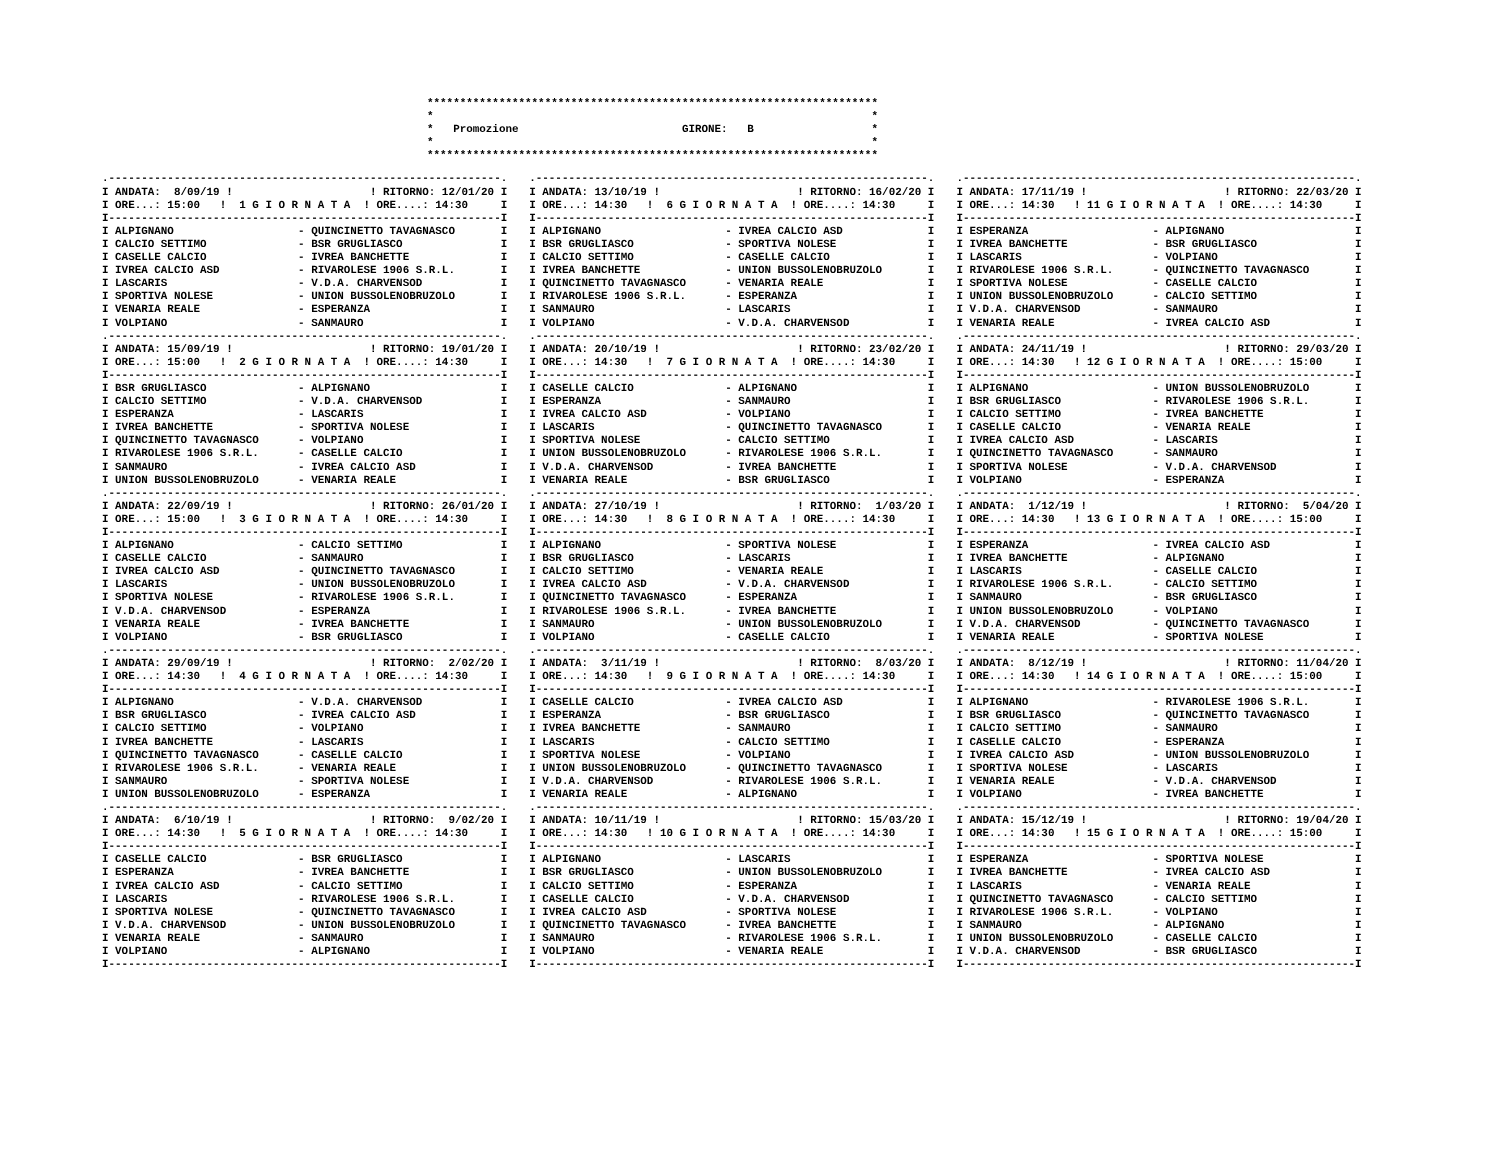*********************************************************************
*                                                                   *
*   Promozione                         GIRONE:   B                  *
*                                                                   *
*********************************************************************
.------------------------------------------------------------.
I ANDATA:  8/09/19 !                     ! RITORNO: 12/01/20 I
I ORE...: 15:00   !  1 G I O R N A T A  ! ORE....: 14:30     I
I------------------------------------------------------------I
I ALPIGNANO                   - QUINCINETTO TAVAGNASCO       I
I CALCIO SETTIMO              - BSR GRUGLIASCO               I
I CASELLE CALCIO              - IVREA BANCHETTE              I
I IVREA CALCIO ASD            - RIVAROLESE 1906 S.R.L.       I
I LASCARIS                    - V.D.A. CHARVENSOD            I
I SPORTIVA NOLESE             - UNION BUSSOLENOBRUZOLO       I
I VENARIA REALE               - ESPERANZA                    I
I VOLPIANO                    - SANMAURO                     I
.------------------------------------------------------------.
I ANDATA: 15/09/19 !                     ! RITORNO: 19/01/20 I
I ORE...: 15:00   !  2 G I O R N A T A  ! ORE....: 14:30     I
I------------------------------------------------------------I
I BSR GRUGLIASCO              - ALPIGNANO                    I
I CALCIO SETTIMO              - V.D.A. CHARVENSOD            I
I ESPERANZA                   - LASCARIS                     I
I IVREA BANCHETTE             - SPORTIVA NOLESE              I
I QUINCINETTO TAVAGNASCO      - VOLPIANO                     I
I RIVAROLESE 1906 S.R.L.      - CASELLE CALCIO               I
I SANMAURO                    - IVREA CALCIO ASD             I
I UNION BUSSOLENOBRUZOLO      - VENARIA REALE                I
.------------------------------------------------------------.
I ANDATA: 22/09/19 !                     ! RITORNO: 26/01/20 I
I ORE...: 15:00   !  3 G I O R N A T A  ! ORE....: 14:30     I
I------------------------------------------------------------I
I ALPIGNANO                   - CALCIO SETTIMO               I
I CASELLE CALCIO              - SANMAURO                     I
I IVREA CALCIO ASD            - QUINCINETTO TAVAGNASCO       I
I LASCARIS                    - UNION BUSSOLENOBRUZOLO       I
I SPORTIVA NOLESE             - RIVAROLESE 1906 S.R.L.       I
I V.D.A. CHARVENSOD           - ESPERANZA                    I
I VENARIA REALE               - IVREA BANCHETTE              I
I VOLPIANO                    - BSR GRUGLIASCO               I
.------------------------------------------------------------.
I ANDATA: 29/09/19 !                     ! RITORNO:  2/02/20 I
I ORE...: 14:30   !  4 G I O R N A T A  ! ORE....: 14:30     I
I------------------------------------------------------------I
I ALPIGNANO                   - V.D.A. CHARVENSOD            I
I BSR GRUGLIASCO              - IVREA CALCIO ASD             I
I CALCIO SETTIMO              - VOLPIANO                     I
I IVREA BANCHETTE             - LASCARIS                     I
I QUINCINETTO TAVAGNASCO      - CASELLE CALCIO               I
I RIVAROLESE 1906 S.R.L.      - VENARIA REALE                I
I SANMAURO                    - SPORTIVA NOLESE              I
I UNION BUSSOLENOBRUZOLO      - ESPERANZA                    I
.------------------------------------------------------------.
I ANDATA:  6/10/19 !                     ! RITORNO:  9/02/20 I
I ORE...: 14:30   !  5 G I O R N A T A  ! ORE....: 14:30     I
I------------------------------------------------------------I
I CASELLE CALCIO              - BSR GRUGLIASCO               I
I ESPERANZA                   - IVREA BANCHETTE              I
I IVREA CALCIO ASD            - CALCIO SETTIMO               I
I LASCARIS                    - RIVAROLESE 1906 S.R.L.       I
I SPORTIVA NOLESE             - QUINCINETTO TAVAGNASCO       I
I V.D.A. CHARVENSOD           - UNION BUSSOLENOBRUZOLO       I
I VENARIA REALE               - SANMAURO                     I
I VOLPIANO                    - ALPIGNANO                    I
I------------------------------------------------------------I
.------------------------------------------------------------.
I ANDATA: 13/10/19 !                     ! RITORNO: 16/02/20 I
I ORE...: 14:30   !  6 G I O R N A T A  ! ORE....: 14:30     I
I------------------------------------------------------------I
I ALPIGNANO                   - IVREA CALCIO ASD             I
I BSR GRUGLIASCO              - SPORTIVA NOLESE              I
I CALCIO SETTIMO              - CASELLE CALCIO               I
I IVREA BANCHETTE             - UNION BUSSOLENOBRUZOLO       I
I QUINCINETTO TAVAGNASCO      - VENARIA REALE                I
I RIVAROLESE 1906 S.R.L.      - ESPERANZA                    I
I SANMAURO                    - LASCARIS                     I
I VOLPIANO                    - V.D.A. CHARVENSOD            I
.------------------------------------------------------------.
I ANDATA: 20/10/19 !                     ! RITORNO: 23/02/20 I
I ORE...: 14:30   !  7 G I O R N A T A  ! ORE....: 14:30     I
I------------------------------------------------------------I
I CASELLE CALCIO              - ALPIGNANO                    I
I ESPERANZA                   - SANMAURO                     I
I IVREA CALCIO ASD            - VOLPIANO                     I
I LASCARIS                    - QUINCINETTO TAVAGNASCO       I
I SPORTIVA NOLESE             - CALCIO SETTIMO               I
I UNION BUSSOLENOBRUZOLO      - RIVAROLESE 1906 S.R.L.       I
I V.D.A. CHARVENSOD           - IVREA BANCHETTE              I
I VENARIA REALE               - BSR GRUGLIASCO               I
.------------------------------------------------------------.
I ANDATA: 27/10/19 !                     ! RITORNO:  1/03/20 I
I ORE...: 14:30   !  8 G I O R N A T A  ! ORE....: 14:30     I
I------------------------------------------------------------I
I ALPIGNANO                   - SPORTIVA NOLESE              I
I BSR GRUGLIASCO              - LASCARIS                     I
I CALCIO SETTIMO              - VENARIA REALE                I
I IVREA CALCIO ASD            - V.D.A. CHARVENSOD            I
I QUINCINETTO TAVAGNASCO      - ESPERANZA                    I
I RIVAROLESE 1906 S.R.L.      - IVREA BANCHETTE              I
I SANMAURO                    - UNION BUSSOLENOBRUZOLO       I
I VOLPIANO                    - CASELLE CALCIO               I
.------------------------------------------------------------.
I ANDATA:  3/11/19 !                     ! RITORNO:  8/03/20 I
I ORE...: 14:30   !  9 G I O R N A T A  ! ORE....: 14:30     I
I------------------------------------------------------------I
I CASELLE CALCIO              - IVREA CALCIO ASD             I
I ESPERANZA                   - BSR GRUGLIASCO               I
I IVREA BANCHETTE             - SANMAURO                     I
I LASCARIS                    - CALCIO SETTIMO               I
I SPORTIVA NOLESE             - VOLPIANO                     I
I UNION BUSSOLENOBRUZOLO      - QUINCINETTO TAVAGNASCO       I
I V.D.A. CHARVENSOD           - RIVAROLESE 1906 S.R.L.       I
I VENARIA REALE               - ALPIGNANO                    I
.------------------------------------------------------------.
I ANDATA: 10/11/19 !                     ! RITORNO: 15/03/20 I
I ORE...: 14:30   ! 10 G I O R N A T A  ! ORE....: 14:30     I
I------------------------------------------------------------I
I ALPIGNANO                   - LASCARIS                     I
I BSR GRUGLIASCO              - UNION BUSSOLENOBRUZOLO       I
I CALCIO SETTIMO              - ESPERANZA                    I
I CASELLE CALCIO              - V.D.A. CHARVENSOD            I
I IVREA CALCIO ASD            - SPORTIVA NOLESE              I
I QUINCINETTO TAVAGNASCO      - IVREA BANCHETTE              I
I SANMAURO                    - RIVAROLESE 1906 S.R.L.       I
I VOLPIANO                    - VENARIA REALE                I
I------------------------------------------------------------I
.------------------------------------------------------------.
I ANDATA: 17/11/19 !                     ! RITORNO: 22/03/20 I
I ORE...: 14:30   ! 11 G I O R N A T A  ! ORE....: 14:30     I
I------------------------------------------------------------I
I ESPERANZA                   - ALPIGNANO                    I
I IVREA BANCHETTE             - BSR GRUGLIASCO               I
I LASCARIS                    - VOLPIANO                     I
I RIVAROLESE 1906 S.R.L.      - QUINCINETTO TAVAGNASCO       I
I SPORTIVA NOLESE             - CASELLE CALCIO               I
I UNION BUSSOLENOBRUZOLO      - CALCIO SETTIMO               I
I V.D.A. CHARVENSOD           - SANMAURO                     I
I VENARIA REALE               - IVREA CALCIO ASD             I
.------------------------------------------------------------.
I ANDATA: 24/11/19 !                     ! RITORNO: 29/03/20 I
I ORE...: 14:30   ! 12 G I O R N A T A  ! ORE....: 15:00     I
I------------------------------------------------------------I
I ALPIGNANO                   - UNION BUSSOLENOBRUZOLO       I
I BSR GRUGLIASCO              - RIVAROLESE 1906 S.R.L.       I
I CALCIO SETTIMO              - IVREA BANCHETTE              I
I CASELLE CALCIO              - VENARIA REALE                I
I IVREA CALCIO ASD            - LASCARIS                     I
I QUINCINETTO TAVAGNASCO      - SANMAURO                     I
I SPORTIVA NOLESE             - V.D.A. CHARVENSOD            I
I VOLPIANO                    - ESPERANZA                    I
.------------------------------------------------------------.
I ANDATA:  1/12/19 !                     ! RITORNO:  5/04/20 I
I ORE...: 14:30   ! 13 G I O R N A T A  ! ORE....: 15:00     I
I------------------------------------------------------------I
I ESPERANZA                   - IVREA CALCIO ASD             I
I IVREA BANCHETTE             - ALPIGNANO                    I
I LASCARIS                    - CASELLE CALCIO               I
I RIVAROLESE 1906 S.R.L.      - CALCIO SETTIMO               I
I SANMAURO                    - BSR GRUGLIASCO               I
I UNION BUSSOLENOBRUZOLO      - VOLPIANO                     I
I V.D.A. CHARVENSOD           - QUINCINETTO TAVAGNASCO       I
I VENARIA REALE               - SPORTIVA NOLESE              I
.------------------------------------------------------------.
I ANDATA:  8/12/19 !                     ! RITORNO: 11/04/20 I
I ORE...: 14:30   ! 14 G I O R N A T A  ! ORE....: 15:00     I
I------------------------------------------------------------I
I ALPIGNANO                   - RIVAROLESE 1906 S.R.L.       I
I BSR GRUGLIASCO              - QUINCINETTO TAVAGNASCO       I
I CALCIO SETTIMO              - SANMAURO                     I
I CASELLE CALCIO              - ESPERANZA                    I
I IVREA CALCIO ASD            - UNION BUSSOLENOBRUZOLO       I
I SPORTIVA NOLESE             - LASCARIS                     I
I VENARIA REALE               - V.D.A. CHARVENSOD            I
I VOLPIANO                    - IVREA BANCHETTE              I
.------------------------------------------------------------.
I ANDATA: 15/12/19 !                     ! RITORNO: 19/04/20 I
I ORE...: 14:30   ! 15 G I O R N A T A  ! ORE....: 15:00     I
I------------------------------------------------------------I
I ESPERANZA                   - SPORTIVA NOLESE              I
I IVREA BANCHETTE             - IVREA CALCIO ASD             I
I LASCARIS                    - VENARIA REALE                I
I QUINCINETTO TAVAGNASCO      - CALCIO SETTIMO               I
I RIVAROLESE 1906 S.R.L.      - VOLPIANO                     I
I SANMAURO                    - ALPIGNANO                    I
I UNION BUSSOLENOBRUZOLO      - CASELLE CALCIO               I
I V.D.A. CHARVENSOD           - BSR GRUGLIASCO               I
I------------------------------------------------------------I